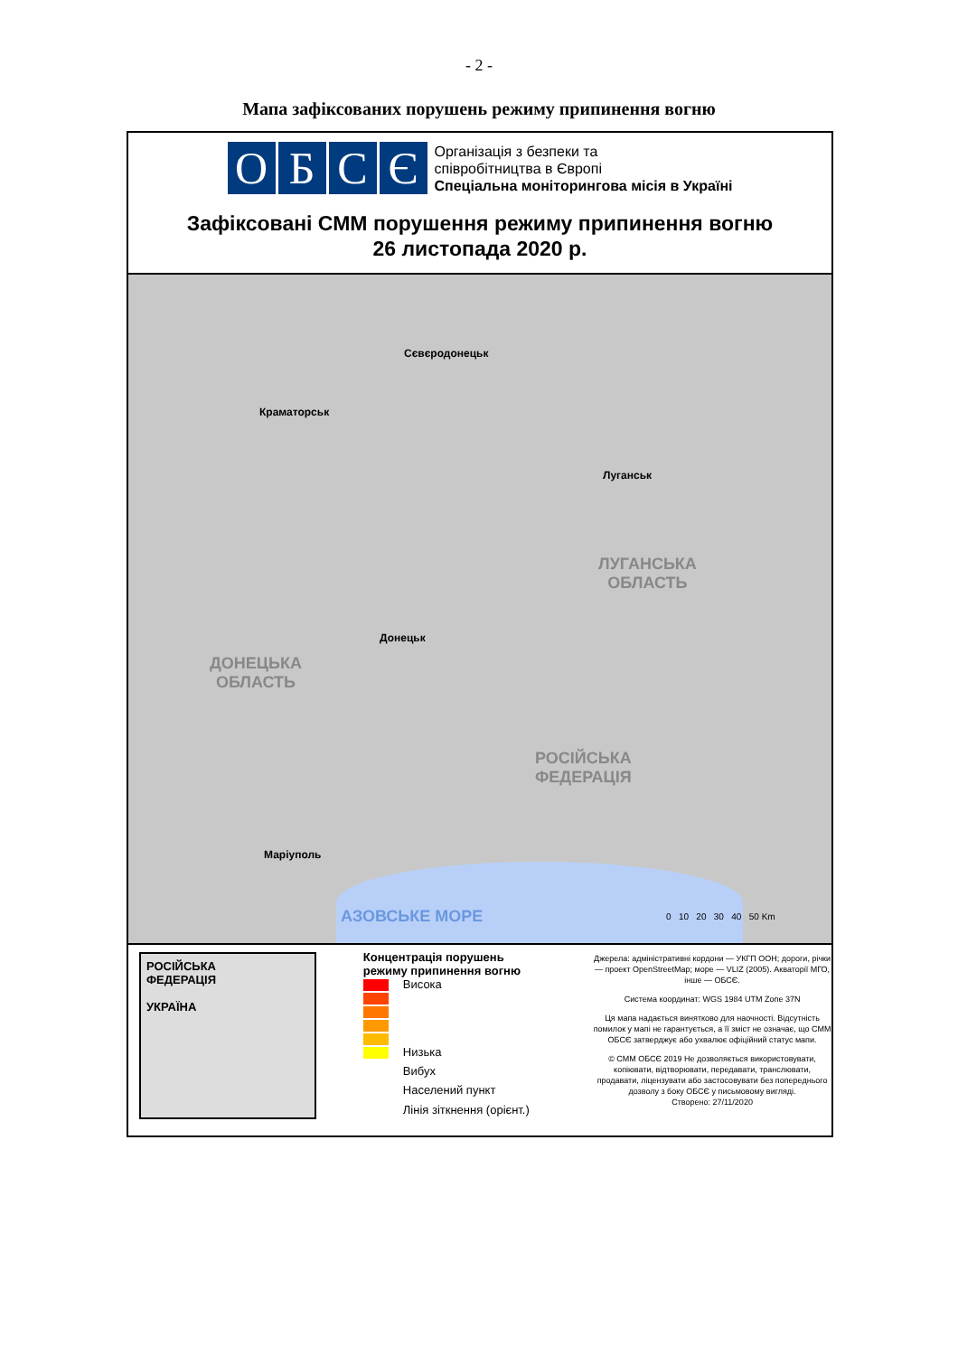- 2 -
Мапа зафіксованих порушень режиму припинення вогню
ОБСЄ
Організація з безпеки та
співробітництва в Європі
Спеціальна моніторингова місія в Україні
Зафіксовані СММ порушення режиму припинення вогню
26 листопада 2020 р.
Сєвєродонецьк
Краматорськ
Луганськ
ЛУГАНСЬКА
ОБЛАСТЬ
Донецьк
ДОНЕЦЬКА
ОБЛАСТЬ
РОСІЙСЬКА
ФЕДЕРАЦІЯ
Маріуполь
АЗОВСЬКЕ МОРЕ 0 10 20 30 40 50 Km
РОСІЙСЬКА
ФЕДЕРАЦІЯ
УКРАЇНА
Концентрація порушень
режиму припинення вогню
Висока
Низька
Вибух
Населений пункт
Лінія зіткнення (орієнт.)
Джерела: адміністративні кордони — УКГП ООН; дороги, річки — проект OpenStreetMap; море — VLIZ (2005). Акваторії МГО, інше — ОБСЄ.
Система координат: WGS 1984 UTM Zone 37N
Ця мапа надається винятково для наочності. Відсутність помилок у мапі не гарантується, а її зміст не означає, що СММ ОБСЄ затверджує або ухвалює офіційний статус мапи.
© СММ ОБСЄ 2019 Не дозволяється використовувати, копіювати, відтворювати, передавати, транслювати, продавати, ліцензувати або застосовувати без попереднього дозволу з боку ОБСЄ у письмовому вигляді.
Створено: 27/11/2020